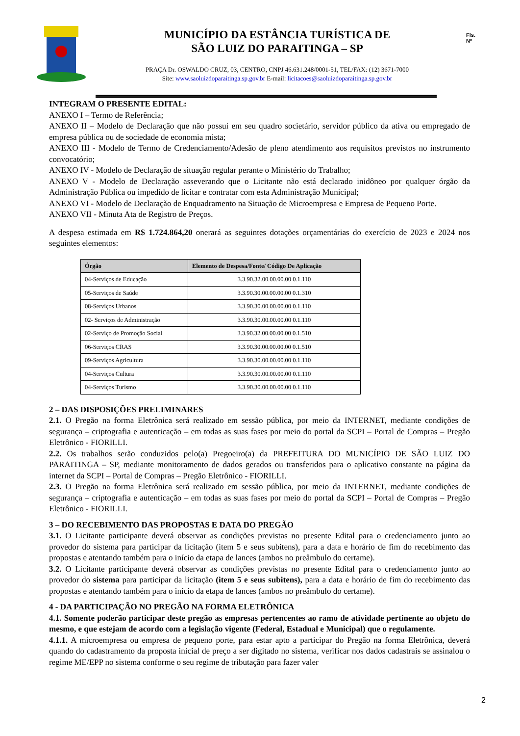MUNICÍPIO DA ESTÂNCIA TURÍSTICA DE
SÃO LUIZ DO PARAITINGA – SP
PRAÇA Dr. OSWALDO CRUZ, 03, CENTRO, CNPJ 46.631.248/0001-51, TEL/FAX: (12) 3671-7000
Site: www.saoluizdoparaitinga.sp.gov.br E-mail: licitacoes@saoluizdoparaitinga.sp.gov.br
Fls.
Nº
INTEGRAM O PRESENTE EDITAL:
ANEXO I – Termo de Referência;
ANEXO II – Modelo de Declaração que não possui em seu quadro societário, servidor público da ativa ou empregado de empresa pública ou de sociedade de economia mista;
ANEXO III - Modelo de Termo de Credenciamento/Adesão de pleno atendimento aos requisitos previstos no instrumento convocatório;
ANEXO IV - Modelo de Declaração de situação regular perante o Ministério do Trabalho;
ANEXO V - Modelo de Declaração asseverando que o Licitante não está declarado inidôneo por qualquer órgão da Administração Pública ou impedido de licitar e contratar com esta Administração Municipal;
ANEXO VI - Modelo de Declaração de Enquadramento na Situação de Microempresa e Empresa de Pequeno Porte.
ANEXO VII - Minuta Ata de Registro de Preços.
A despesa estimada em R$ 1.724.864,20 onerará as seguintes dotações orçamentárias do exercício de 2023 e 2024 nos seguintes elementos:
| Órgão | Elemento de Despesa/Fonte/ Código De Aplicação |
| --- | --- |
| 04-Serviços de Educação | 3.3.90.32.00.00.00.00 0.1.110 |
| 05-Serviços de Saúde | 3.3.90.30.00.00.00.00 0.1.310 |
| 08-Serviços Urbanos | 3.3.90.30.00.00.00.00 0.1.110 |
| 02- Serviços de Administração | 3.3.90.30.00.00.00.00 0.1.110 |
| 02-Serviço de Promoção Social | 3.3.90.32.00.00.00.00 0.1.510 |
| 06-Serviços CRAS | 3.3.90.30.00.00.00.00 0.1.510 |
| 09-Serviços Agricultura | 3.3.90.30.00.00.00.00 0.1.110 |
| 04-Serviços Cultura | 3.3.90.30.00.00.00.00 0.1.110 |
| 04-Serviços Turismo | 3.3.90.30.00.00.00.00 0.1.110 |
2 – DAS DISPOSIÇÕES PRELIMINARES
2.1. O Pregão na forma Eletrônica será realizado em sessão pública, por meio da INTERNET, mediante condições de segurança – criptografia e autenticação – em todas as suas fases por meio do portal da SCPI – Portal de Compras – Pregão Eletrônico - FIORILLI.
2.2. Os trabalhos serão conduzidos pelo(a) Pregoeiro(a) da PREFEITURA DO MUNICÍPIO DE SÃO LUIZ DO PARAITINGA – SP, mediante monitoramento de dados gerados ou transferidos para o aplicativo constante na página da internet da SCPI – Portal de Compras – Pregão Eletrônico - FIORILLI.
2.3. O Pregão na forma Eletrônica será realizado em sessão pública, por meio da INTERNET, mediante condições de segurança – criptografia e autenticação – em todas as suas fases por meio do portal da SCPI – Portal de Compras – Pregão Eletrônico - FIORILLI.
3 – DO RECEBIMENTO DAS PROPOSTAS E DATA DO PREGÃO
3.1. O Licitante participante deverá observar as condições previstas no presente Edital para o credenciamento junto ao provedor do sistema para participar da licitação (item 5 e seus subitens), para a data e horário de fim do recebimento das propostas e atentando também para o início da etapa de lances (ambos no preâmbulo do certame).
3.2. O Licitante participante deverá observar as condições previstas no presente Edital para o credenciamento junto ao provedor do sistema para participar da licitação (item 5 e seus subitens), para a data e horário de fim do recebimento das propostas e atentando também para o início da etapa de lances (ambos no preâmbulo do certame).
4 - DA PARTICIPAÇÃO NO PREGÃO NA FORMA ELETRÔNICA
4.1. Somente poderão participar deste pregão as empresas pertencentes ao ramo de atividade pertinente ao objeto do mesmo, e que estejam de acordo com a legislação vigente (Federal, Estadual e Municipal) que o regulamente.
4.1.1. A microempresa ou empresa de pequeno porte, para estar apto a participar do Pregão na forma Eletrônica, deverá quando do cadastramento da proposta inicial de preço a ser digitado no sistema, verificar nos dados cadastrais se assinalou o regime ME/EPP no sistema conforme o seu regime de tributação para fazer valer
2